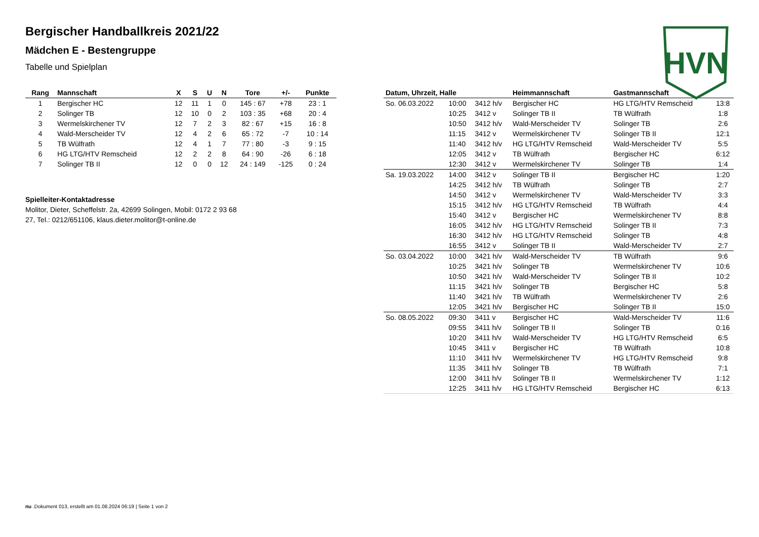HVN
Bergischer Handballkreis 2021/22
Mädchen E - Bestengruppe
Tabelle und Spielplan
| Rang | Mannschaft | X | S | U | N | Tore | +/- | Punkte |
| --- | --- | --- | --- | --- | --- | --- | --- | --- |
| 1 | Bergischer HC | 12 | 11 | 1 | 0 | 145 : 67 | +78 | 23 : 1 |
| 2 | Solinger TB | 12 | 10 | 0 | 2 | 103 : 35 | +68 | 20 : 4 |
| 3 | Wermelskirchener TV | 12 | 7 | 2 | 3 | 82 : 67 | +15 | 16 : 8 |
| 4 | Wald-Merscheider TV | 12 | 4 | 2 | 6 | 65 : 72 | -7 | 10 : 14 |
| 5 | TB Wülfrath | 12 | 4 | 1 | 7 | 77 : 80 | -3 | 9 : 15 |
| 6 | HG LTG/HTV Remscheid | 12 | 2 | 2 | 8 | 64 : 90 | -26 | 6 : 18 |
| 7 | Solinger TB II | 12 | 0 | 0 | 12 | 24 : 149 | -125 | 0 : 24 |
Spielleiter-Kontaktadresse
Molitor, Dieter, Scheffelstr. 2a, 42699 Solingen, Mobil: 0172 2 93 68 27, Tel.: 0212/651106, klaus.dieter.molitor@t-online.de
| Datum, Uhrzeit, Halle | | | Heimmannschaft | Gastmannschaft | |
| --- | --- | --- | --- | --- | --- |
| So. 06.03.2022 | 10:00 | 3412 h/v | Bergischer HC | HG LTG/HTV Remscheid | 13:8 |
| | 10:25 | 3412 v | Solinger TB II | TB Wülfrath | 1:8 |
| | 10:50 | 3412 h/v | Wald-Merscheider TV | Solinger TB | 2:6 |
| | 11:15 | 3412 v | Wermelskirchener TV | Solinger TB II | 12:1 |
| | 11:40 | 3412 h/v | HG LTG/HTV Remscheid | Wald-Merscheider TV | 5:5 |
| | 12:05 | 3412 v | TB Wülfrath | Bergischer HC | 6:12 |
| | 12:30 | 3412 v | Wermelskirchener TV | Solinger TB | 1:4 |
| Sa. 19.03.2022 | 14:00 | 3412 v | Solinger TB II | Bergischer HC | 1:20 |
| | 14:25 | 3412 h/v | TB Wülfrath | Solinger TB | 2:7 |
| | 14:50 | 3412 v | Wermelskirchener TV | Wald-Merscheider TV | 3:3 |
| | 15:15 | 3412 h/v | HG LTG/HTV Remscheid | TB Wülfrath | 4:4 |
| | 15:40 | 3412 v | Bergischer HC | Wermelskirchener TV | 8:8 |
| | 16:05 | 3412 h/v | HG LTG/HTV Remscheid | Solinger TB II | 7:3 |
| | 16:30 | 3412 h/v | HG LTG/HTV Remscheid | Solinger TB | 4:8 |
| | 16:55 | 3412 v | Solinger TB II | Wald-Merscheider TV | 2:7 |
| So. 03.04.2022 | 10:00 | 3421 h/v | Wald-Merscheider TV | TB Wülfrath | 9:6 |
| | 10:25 | 3421 h/v | Solinger TB | Wermelskirchener TV | 10:6 |
| | 10:50 | 3421 h/v | Wald-Merscheider TV | Solinger TB II | 10:2 |
| | 11:15 | 3421 h/v | Solinger TB | Bergischer HC | 5:8 |
| | 11:40 | 3421 h/v | TB Wülfrath | Wermelskirchener TV | 2:6 |
| | 12:05 | 3421 h/v | Bergischer HC | Solinger TB II | 15:0 |
| So. 08.05.2022 | 09:30 | 3411 v | Bergischer HC | Wald-Merscheider TV | 11:6 |
| | 09:55 | 3411 h/v | Solinger TB II | Solinger TB | 0:16 |
| | 10:20 | 3411 h/v | Wald-Merscheider TV | HG LTG/HTV Remscheid | 6:5 |
| | 10:45 | 3411 v | Bergischer HC | TB Wülfrath | 10:8 |
| | 11:10 | 3411 h/v | Wermelskirchener TV | HG LTG/HTV Remscheid | 9:8 |
| | 11:35 | 3411 h/v | Solinger TB | TB Wülfrath | 7:1 |
| | 12:00 | 3411 h/v | Solinger TB II | Wermelskirchener TV | 1:12 |
| | 12:25 | 3411 h/v | HG LTG/HTV Remscheid | Bergischer HC | 6:13 |
nu .Dokument 013, erstellt am 01.08.2024 06:19 | Seite 1 von 2